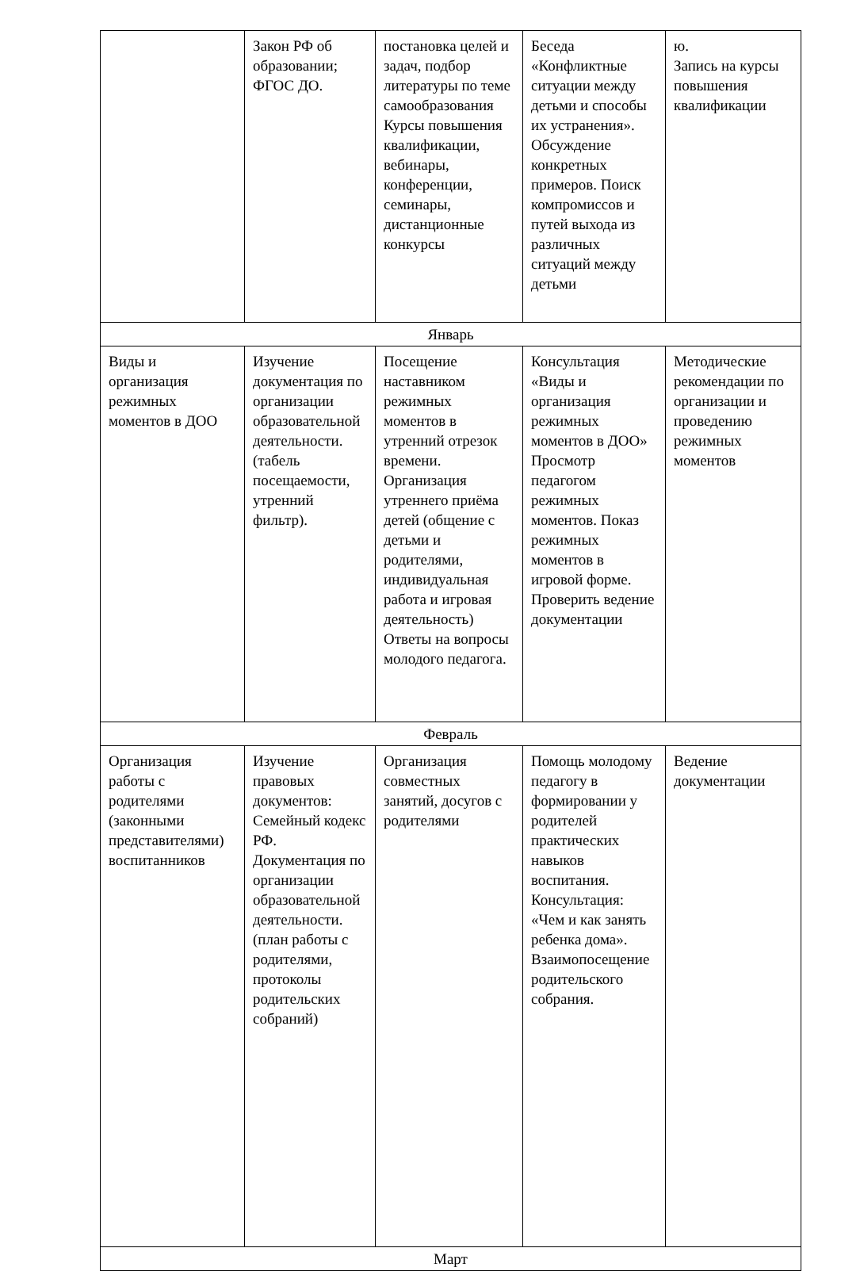| | Закон РФ об образовании; ФГОС ДО. | постановка целей и задач, подбор литературы по теме самообразования Курсы повышения квалификации, вебинары, конференции, семинары, дистанционные конкурсы | Беседа «Конфликтные ситуации между детьми и способы их устранения». Обсуждение конкретных примеров. Поиск компромиссов и путей выхода из различных ситуаций между детьми | ю. Запись на курсы повышения квалификации |
| Январь | | | | |
| Виды и организация режимных моментов в ДОО | Изучение документация по организации образовательной деятельности. (табель посещаемости, утренний фильтр). | Посещение наставником режимных моментов в утренний отрезок времени. Организация утреннего приёма детей (общение с детьми и родителями, индивидуальная работа и игровая деятельность) Ответы на вопросы молодого педагога. | Консультация «Виды и организация режимных моментов в ДОО» Просмотр педагогом режимных моментов. Показ режимных моментов в игровой форме. Проверить ведение документации | Методические рекомендации по организации и проведению режимных моментов |
| Февраль | | | | |
| Организация работы с родителями (законными представителями) воспитанников | Изучение правовых документов: Семейный кодекс РФ. Документация по организации образовательной деятельности. (план работы с родителями, протоколы родительских собраний) | Организация совместных занятий, досугов с родителями | Помощь молодому педагогу в формировании у родителей практических навыков воспитания. Консультация: «Чем и как занять ребенка дома». Взаимопосещение родительского собрания. | Ведение документации |
| Март | | | | |